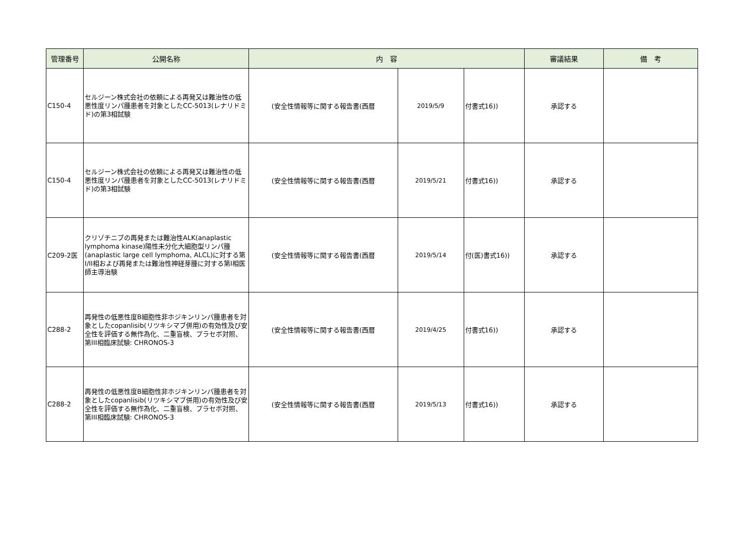| 管理番号 | 公開名称 | 内 容 | | | 審議結果 | 備 考 |
| --- | --- | --- | --- | --- | --- | --- |
| C150-4 | セルジーン株式会社の依頼による再発又は難治性の低悪性度リンパ腫患者を対象としたCC-5013(レナリドミド)の第3相試験 | (安全性情報等に関する報告書(西暦 | 2019/5/9 | 付書式16)) | 承認する | |
| C150-4 | セルジーン株式会社の依頼による再発又は難治性の低悪性度リンパ腫患者を対象としたCC-5013(レナリドミド)の第3相試験 | (安全性情報等に関する報告書(西暦 | 2019/5/21 | 付書式16)) | 承認する | |
| C209-2医 | クリゾチニブの再発または難治性ALK(anaplastic lymphoma kinase)陽性未分化大細胞型リンパ腫(anaplastic large cell lymphoma, ALCL)に対する第I/II相および再発または難治性神経芽腫に対する第I相医師主導治験 | (安全性情報等に関する報告書(西暦 | 2019/5/14 | 付(医)書式16)) | 承認する | |
| C288-2 | 再発性の低悪性度B細胞性非ホジキンリンパ腫患者を対象としたcopanlisib(リツキシマブ併用)の有効性及び安全性を評価する無作為化、二重盲検、プラセボ対照、第III相臨床試験: CHRONOS-3 | (安全性情報等に関する報告書(西暦 | 2019/4/25 | 付書式16)) | 承認する | |
| C288-2 | 再発性の低悪性度B細胞性非ホジキンリンパ腫患者を対象としたcopanlisib(リツキシマブ併用)の有効性及び安全性を評価する無作為化、二重盲検、プラセボ対照、第III相臨床試験: CHRONOS-3 | (安全性情報等に関する報告書(西暦 | 2019/5/13 | 付書式16)) | 承認する | |